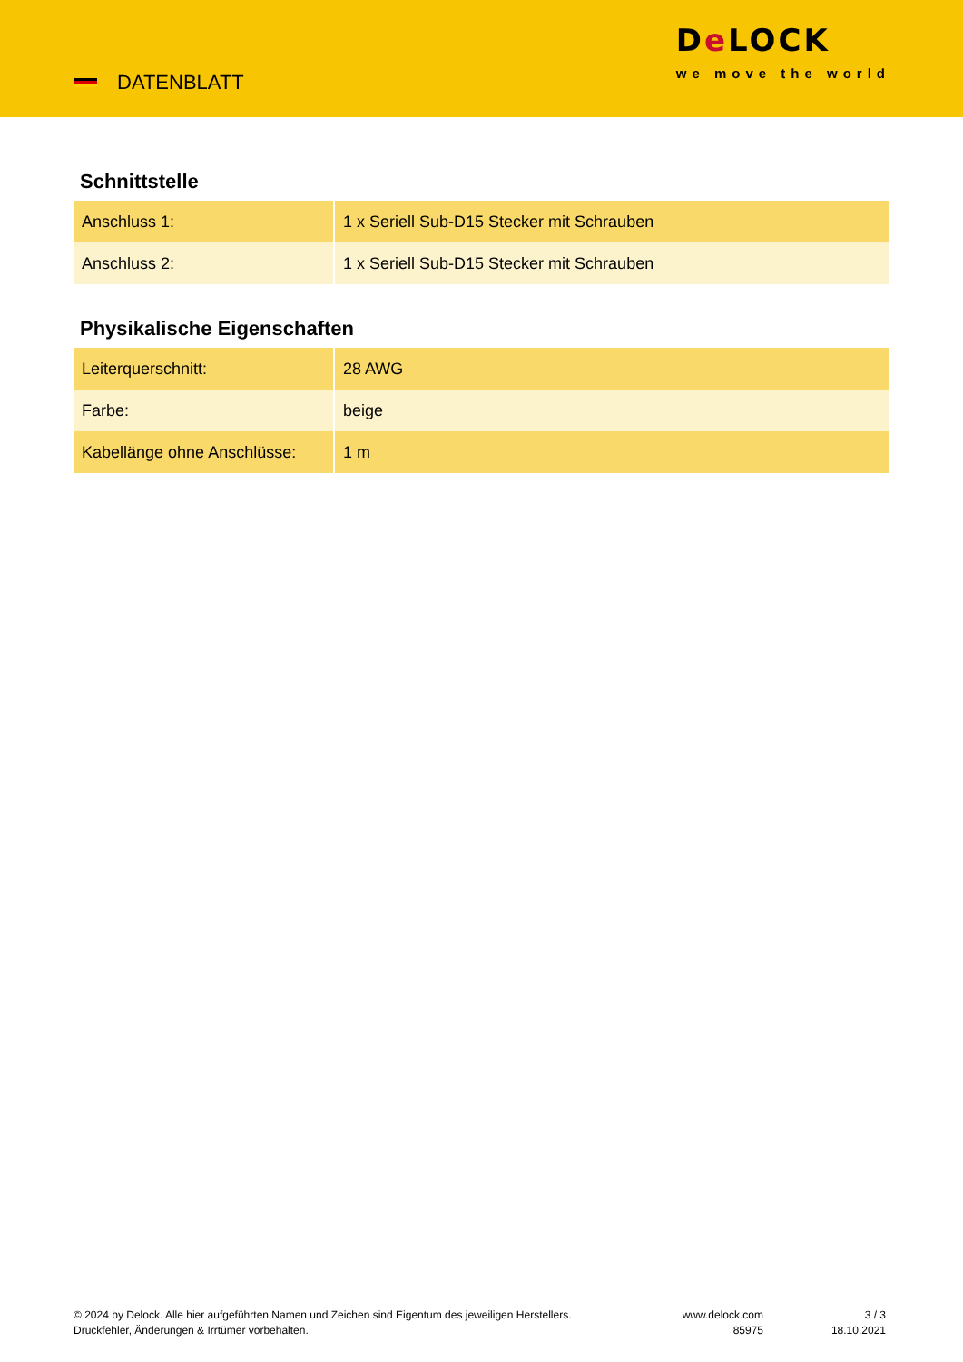DATENBLATT
De LOCK
we move the world
Schnittstelle
| Anschluss 1: | 1 x Seriell Sub-D15 Stecker mit Schrauben |
| Anschluss 2: | 1 x Seriell Sub-D15 Stecker mit Schrauben |
Physikalische Eigenschaften
| Leiterquerschnitt: | 28 AWG |
| Farbe: | beige |
| Kabellänge ohne Anschlüsse: | 1 m |
© 2024 by Delock. Alle hier aufgeführten Namen und Zeichen sind Eigentum des jeweiligen Herstellers. Druckfehler, Änderungen & Irrtümer vorbehalten.
www.delock.com
85975
3 / 3
18.10.2021